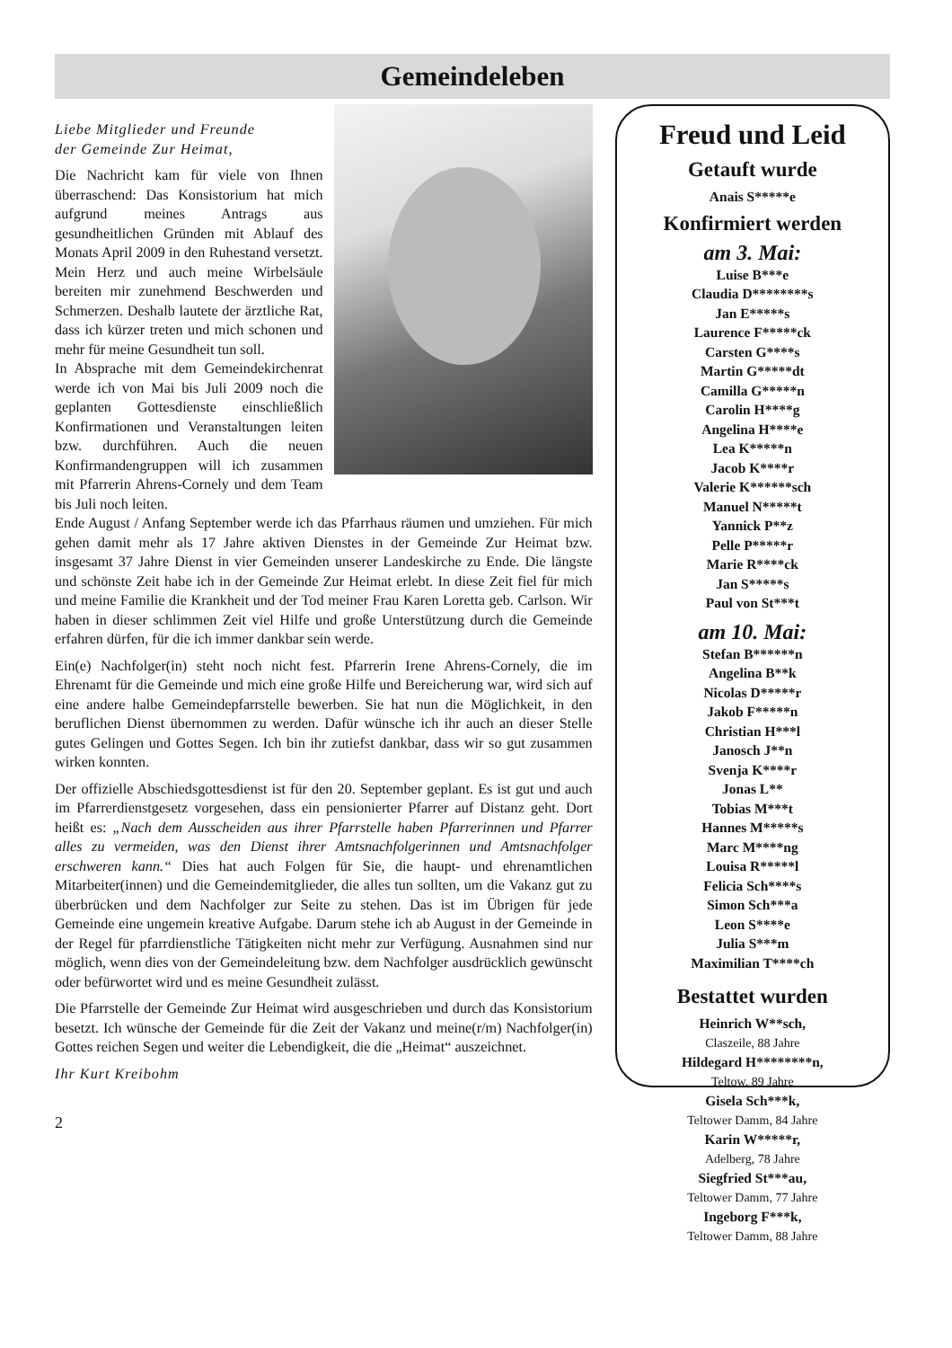Gemeindeleben
Liebe Mitglieder und Freunde
der Gemeinde Zur Heimat,
Die Nachricht kam für viele von Ihnen überraschend: Das Konsistorium hat mich aufgrund meines Antrags aus gesundheitlichen Gründen mit Ablauf des Monats April 2009 in den Ruhestand versetzt. Mein Herz und auch meine Wirbelsäule bereiten mir zunehmend Beschwerden und Schmerzen. Deshalb lautete der ärztliche Rat, dass ich kürzer treten und mich schonen und mehr für meine Gesundheit tun soll.
In Absprache mit dem Gemeindekirchenrat werde ich von Mai bis Juli 2009 noch die geplanten Gottesdienste einschließlich Konfirmationen und Veranstaltungen leiten bzw. durchführen. Auch die neuen Konfirmandengruppen will ich zusammen mit Pfarrerin Ahrens-Cornely und dem Team bis Juli noch leiten.
Ende August / Anfang September werde ich das Pfarrhaus räumen und umziehen. Für mich gehen damit mehr als 17 Jahre aktiven Dienstes in der Gemeinde Zur Heimat bzw. insgesamt 37 Jahre Dienst in vier Gemeinden unserer Landeskirche zu Ende. Die längste und schönste Zeit habe ich in der Gemeinde Zur Heimat erlebt. In diese Zeit fiel für mich und meine Familie die Krankheit und der Tod meiner Frau Karen Loretta geb. Carlson. Wir haben in dieser schlimmen Zeit viel Hilfe und große Unterstützung durch die Gemeinde erfahren dürfen, für die ich immer dankbar sein werde.
Ein(e) Nachfolger(in) steht noch nicht fest. Pfarrerin Irene Ahrens-Cornely, die im Ehrenamt für die Gemeinde und mich eine große Hilfe und Bereicherung war, wird sich auf eine andere halbe Gemeindepfarrstelle bewerben. Sie hat nun die Möglichkeit, in den beruflichen Dienst übernommen zu werden. Dafür wünsche ich ihr auch an dieser Stelle gutes Gelingen und Gottes Segen. Ich bin ihr zutiefst dankbar, dass wir so gut zusammen wirken konnten.
Der offizielle Abschiedsgottesdienst ist für den 20. September geplant. Es ist gut und auch im Pfarrerdienstgesetz vorgesehen, dass ein pensionierter Pfarrer auf Distanz geht. Dort heißt es: „Nach dem Ausscheiden aus ihrer Pfarrstelle haben Pfarrerinnen und Pfarrer alles zu vermeiden, was den Dienst ihrer Amtsnachfolgerinnen und Amtsnachfolger erschweren kann.“ Dies hat auch Folgen für Sie, die haupt- und ehrenamtlichen Mitarbeiter(innen) und die Gemeindemitglieder, die alles tun sollten, um die Vakanz gut zu überbrücken und dem Nachfolger zur Seite zu stehen. Das ist im Übrigen für jede Gemeinde eine ungemein kreative Aufgabe. Darum stehe ich ab August in der Gemeinde in der Regel für pfarrdienstliche Tätigkeiten nicht mehr zur Verfügung. Ausnahmen sind nur möglich, wenn dies von der Gemeindeleitung bzw. dem Nachfolger ausdrücklich gewünscht oder befürwortet wird und es meine Gesundheit zulässt.
Die Pfarrstelle der Gemeinde Zur Heimat wird ausgeschrieben und durch das Konsistorium besetzt. Ich wünsche der Gemeinde für die Zeit der Vakanz und meine(r/m) Nachfolger(in) Gottes reichen Segen und weiter die Lebendigkeit, die die „Heimat“ auszeichnet.
Ihr Kurt Kreibohm
Freud und Leid
Getauft wurde
Anais S*****e
Konfirmiert werden
am 3. Mai:
Luise B***e
Claudia D********s
Jan E*****s
Laurence F*****ck
Carsten G****s
Martin G*****dt
Camilla G*****n
Carolin H****g
Angelina H****e
Lea K*****n
Jacob K****r
Valerie K******sch
Manuel N*****t
Yannick P**z
Pelle P*****r
Marie R****ck
Jan S*****s
Paul von St***t
am 10. Mai:
Stefan B******n
Angelina B**k
Nicolas D*****r
Jakob F*****n
Christian H***l
Janosch J**n
Svenja K****r
Jonas L**
Tobias M***t
Hannes M*****s
Marc M****ng
Louisa R*****l
Felicia Sch****s
Simon Sch***a
Leon S****e
Julia S***m
Maximilian T****ch
Bestattet wurden
Heinrich W**sch,
Claszeile, 88 Jahre
Hildegard H********n,
Teltow, 89 Jahre
Gisela Sch***k,
Teltower Damm, 84 Jahre
Karin W*****r,
Adelberg, 78 Jahre
Siegfried St***au,
Teltower Damm, 77 Jahre
Ingeborg F***k,
Teltower Damm, 88 Jahre
2